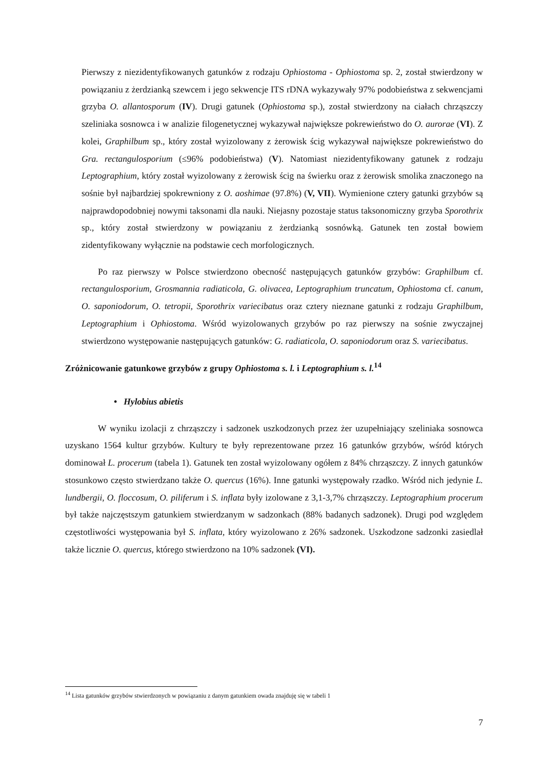Pierwszy z niezidentyfikowanych gatunków z rodzaju Ophiostoma - Ophiostoma sp. 2, został stwierdzony w powiązaniu z żerdzianką szewcem i jego sekwencje ITS rDNA wykazywały 97% podobieństwa z sekwencjami grzyba O. allantosporum (IV). Drugi gatunek (Ophiostoma sp.), został stwierdzony na ciałach chrząszczy szeliniaka sosnowca i w analizie filogenetycznej wykazywał największe pokrewieństwo do O. aurorae (VI). Z kolei, Graphilbum sp., który został wyizolowany z żerowisk ścig wykazywał największe pokrewieństwo do Gra. rectangulosporium (≤96% podobieństwa) (V). Natomiast niezidentyfikowany gatunek z rodzaju Leptographium, który został wyizolowany z żerowisk ścig na świerku oraz z żerowisk smolika znaczonego na sośnie był najbardziej spokrewniony z O. aoshimae (97.8%) (V, VII). Wymienione cztery gatunki grzybów są najprawdopodobniej nowymi taksonami dla nauki. Niejasny pozostaje status taksonomiczny grzyba Sporothrix sp., który został stwierdzony w powiązaniu z żerdzianką sosnówką. Gatunek ten został bowiem zidentyfikowany wyłącznie na podstawie cech morfologicznych.
Po raz pierwszy w Polsce stwierdzono obecność następujących gatunków grzybów: Graphilbum cf. rectangulosporium, Grosmannia radiaticola, G. olivacea, Leptographium truncatum, Ophiostoma cf. canum, O. saponiodorum, O. tetropii, Sporothrix variecibatus oraz cztery nieznane gatunki z rodzaju Graphilbum, Leptographium i Ophiostoma. Wśród wyizolowanych grzybów po raz pierwszy na sośnie zwyczajnej stwierdzono występowanie następujących gatunków: G. radiaticola, O. saponiodorum oraz S. variecibatus.
Zróżnicowanie gatunkowe grzybów z grupy Ophiostoma s. l. i Leptographium s. l.<sup>14</sup>
• Hylobius abietis
W wyniku izolacji z chrząszczy i sadzonek uszkodzonych przez żer uzupełniający szeliniaka sosnowca uzyskano 1564 kultur grzybów. Kultury te były reprezentowane przez 16 gatunków grzybów, wśród których dominował L. procerum (tabela 1). Gatunek ten został wyizolowany ogółem z 84% chrząszczy. Z innych gatunków stosunkowo często stwierdzano także O. quercus (16%). Inne gatunki występowały rzadko. Wśród nich jedynie L. lundbergii, O. floccosum, O. piliferum i S. inflata były izolowane z 3,1-3,7% chrząszczy. Leptographium procerum był także najczęstszym gatunkiem stwierdzanym w sadzonkach (88% badanych sadzonek). Drugi pod względem częstotliwości występowania był S. inflata, który wyizolowano z 26% sadzonek. Uszkodzone sadzonki zasiedlał także licznie O. quercus, którego stwierdzono na 10% sadzonek (VI).
<sup>14</sup> Lista gatunków grzybów stwierdzonych w powiązaniu z danym gatunkiem owada znajduję się w tabeli 1
7